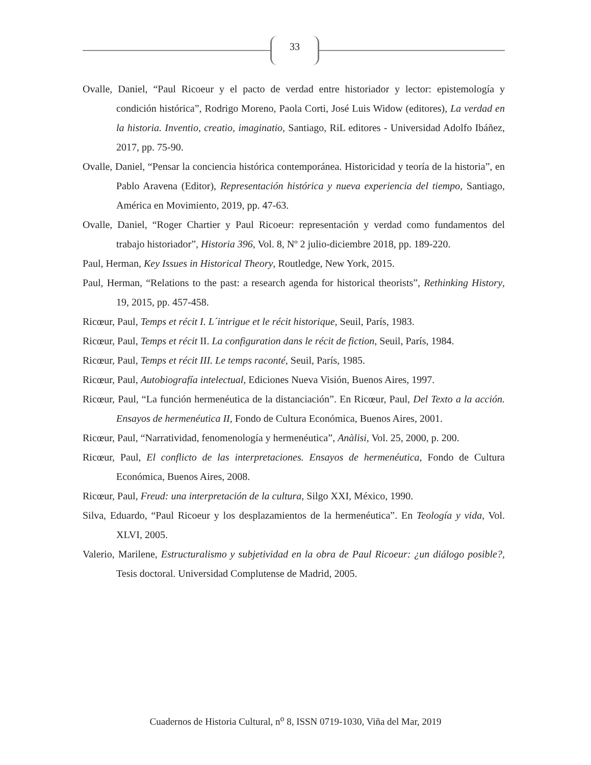33
Ovalle, Daniel, “Paul Ricoeur y el pacto de verdad entre historiador y lector: epistemología y condición histórica”, Rodrigo Moreno, Paola Corti, José Luis Widow (editores), La verdad en la historia. Inventio, creatio, imaginatio, Santiago, RiL editores - Universidad Adolfo Ibáñez, 2017, pp. 75-90.
Ovalle, Daniel, “Pensar la conciencia histórica contemporánea. Historicidad y teoría de la historia”, en Pablo Aravena (Editor), Representación histórica y nueva experiencia del tiempo, Santiago, América en Movimiento, 2019, pp. 47-63.
Ovalle, Daniel, “Roger Chartier y Paul Ricoeur: representación y verdad como fundamentos del trabajo historiador”, Historia 396, Vol. 8, Nº 2 julio-diciembre 2018, pp. 189-220.
Paul, Herman, Key Issues in Historical Theory, Routledge, New York, 2015.
Paul, Herman, “Relations to the past: a research agenda for historical theorists”, Rethinking History, 19, 2015, pp. 457-458.
Ricœur, Paul, Temps et récit I. L´intrigue et le récit historique, Seuil, París, 1983.
Ricœur, Paul, Temps et récit II. La configuration dans le récit de fiction, Seuil, París, 1984.
Ricœur, Paul, Temps et récit III. Le temps raconté, Seuil, París, 1985.
Ricœur, Paul, Autobiografía intelectual, Ediciones Nueva Visión, Buenos Aires, 1997.
Ricœur, Paul, “La función hermenéutica de la distanciación”. En Ricœur, Paul, Del Texto a la acción. Ensayos de hermenéutica II, Fondo de Cultura Económica, Buenos Aires, 2001.
Ricœur, Paul, “Narratividad, fenomenología y hermenéutica”, Anàlisi, Vol. 25, 2000, p. 200.
Ricœur, Paul, El conflicto de las interpretaciones. Ensayos de hermenéutica, Fondo de Cultura Económica, Buenos Aires, 2008.
Ricœur, Paul, Freud: una interpretación de la cultura, Silgo XXI, México, 1990.
Silva, Eduardo, “Paul Ricoeur y los desplazamientos de la hermenéutica”. En Teología y vida, Vol. XLVI, 2005.
Valerio, Marilene, Estructuralismo y subjetividad en la obra de Paul Ricoeur: ¿un diálogo posible?, Tesis doctoral. Universidad Complutense de Madrid, 2005.
Cuadernos de Historia Cultural, n<sup>o</sup> 8, ISSN 0719-1030, Viña del Mar, 2019